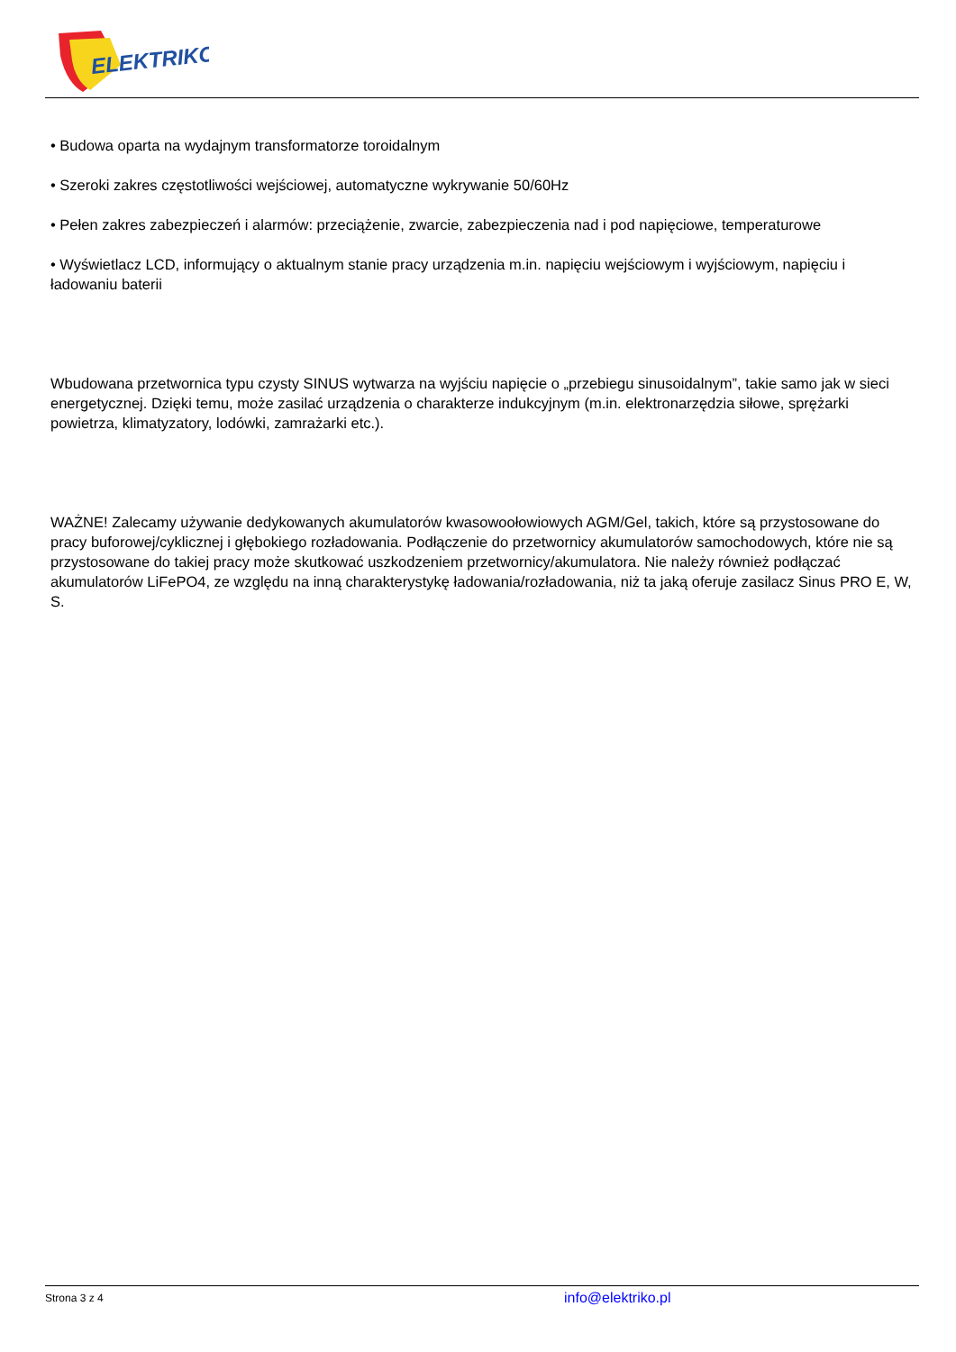ELEKTRIKO
• Budowa oparta na wydajnym transformatorze toroidalnym
• Szeroki zakres częstotliwości wejściowej, automatyczne wykrywanie 50/60Hz
• Pełen zakres zabezpieczeń i alarmów: przeciążenie, zwarcie, zabezpieczenia nad i pod napięciowe, temperaturowe
• Wyświetlacz LCD, informujący o aktualnym stanie pracy urządzenia m.in. napięciu wejściowym i wyjściowym, napięciu i ładowaniu baterii
Wbudowana przetwornica typu czysty SINUS wytwarza na wyjściu napięcie o „przebiegu sinusoidalnym”, takie samo jak w sieci energetycznej. Dzięki temu, może zasilać urządzenia o charakterze indukcyjnym (m.in. elektronarzędzia siłowe, sprężarki powietrza, klimatyzatory, lodówki, zamrażarki etc.).
WAŻNE! Zalecamy używanie dedykowanych akumulatorów kwasowoołowiowych AGM/Gel, takich, które są przystosowane do pracy buforowej/cyklicznej i głębokiego rozładowania. Podłączenie do przetwornicy akumulatorów samochodowych, które nie są przystosowane do takiej pracy może skutkować uszkodzeniem przetwornicy/akumulatora. Nie należy również podłączać akumulatorów LiFePO4, ze względu na inną charakterystykę ładowania/rozładowania, niż ta jaką oferuje zasilacz Sinus PRO E, W, S.
Strona 3 z 4 info@elektriko.pl